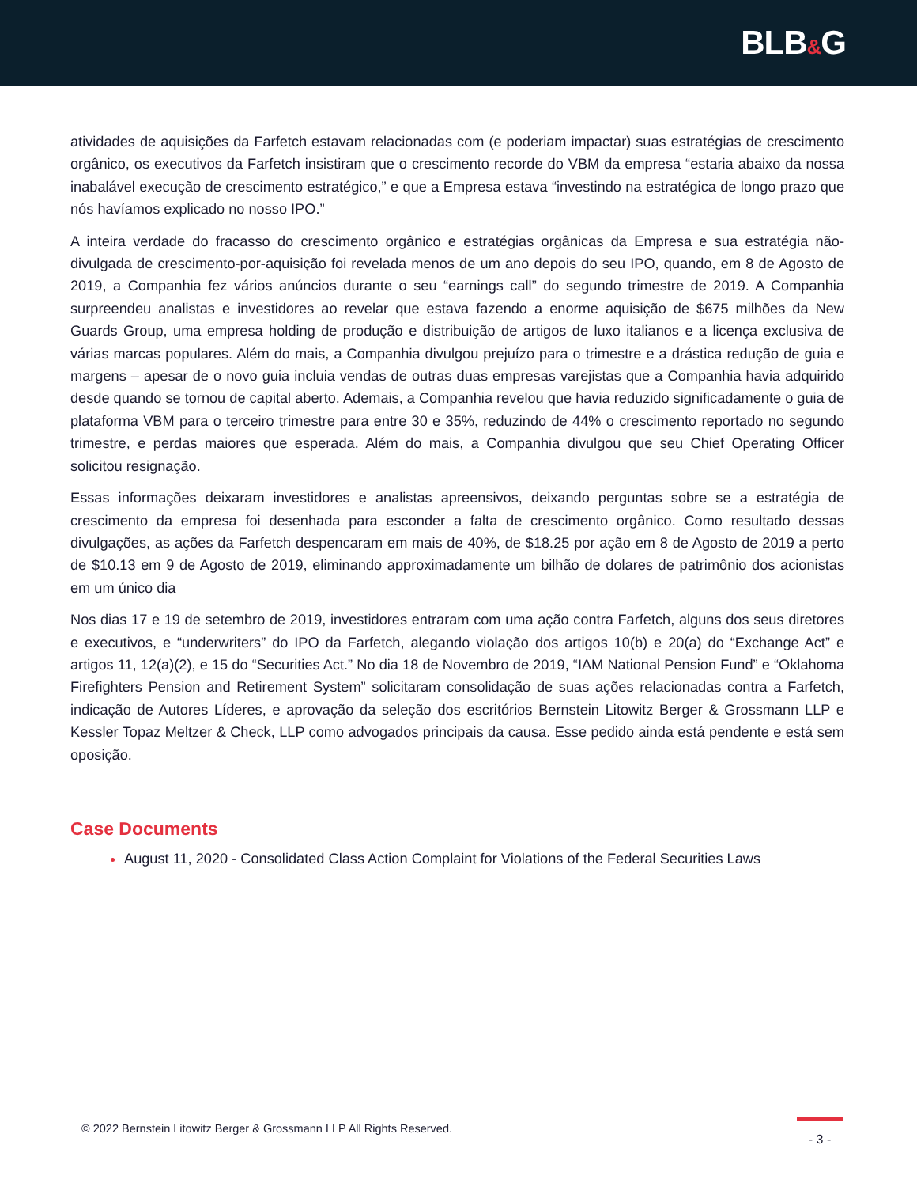BLB&G
atividades de aquisições da Farfetch estavam relacionadas com (e poderiam impactar) suas estratégias de crescimento orgânico, os executivos da Farfetch insistiram que o crescimento recorde do VBM da empresa “estaria abaixo da nossa inabalável execução de crescimento estratégico,” e que a Empresa estava “investindo na estratégica de longo prazo que nós havíamos explicado no nosso IPO.”
A inteira verdade do fracasso do crescimento orgânico e estratégias orgânicas da Empresa e sua estratégia não-divulgada de crescimento-por-aquisição foi revelada menos de um ano depois do seu IPO, quando, em 8 de Agosto de 2019, a Companhia fez vários anúncios durante o seu “earnings call” do segundo trimestre de 2019. A Companhia surpreendeu analistas e investidores ao revelar que estava fazendo a enorme aquisição de $675 milhões da New Guards Group, uma empresa holding de produção e distribuição de artigos de luxo italianos e a licença exclusiva de várias marcas populares. Além do mais, a Companhia divulgou prejuízo para o trimestre e a drástica redução de guia e margens – apesar de o novo guia incluia vendas de outras duas empresas varejistas que a Companhia havia adquirido desde quando se tornou de capital aberto. Ademais, a Companhia revelou que havia reduzido significadamente o guia de plataforma VBM para o terceiro trimestre para entre 30 e 35%, reduzindo de 44% o crescimento reportado no segundo trimestre, e perdas maiores que esperada. Além do mais, a Companhia divulgou que seu Chief Operating Officer solicitou resignação.
Essas informações deixaram investidores e analistas apreensivos, deixando perguntas sobre se a estratégia de crescimento da empresa foi desenhada para esconder a falta de crescimento orgânico. Como resultado dessas divulgações, as ações da Farfetch despencaram em mais de 40%, de $18.25 por ação em 8 de Agosto de 2019 a perto de $10.13 em 9 de Agosto de 2019, eliminando approximadamente um bilhão de dolares de patrimônio dos acionistas em um único dia
Nos dias 17 e 19 de setembro de 2019, investidores entraram com uma ação contra Farfetch, alguns dos seus diretores e executivos, e “underwriters” do IPO da Farfetch, alegando violação dos artigos 10(b) e 20(a) do “Exchange Act” e artigos 11, 12(a)(2), e 15 do “Securities Act.” No dia 18 de Novembro de 2019, “IAM National Pension Fund” e “Oklahoma Firefighters Pension and Retirement System” solicitaram consolidação de suas ações relacionadas contra a Farfetch, indicação de Autores Líderes, e aprovação da seleção dos escritórios Bernstein Litowitz Berger & Grossmann LLP e Kessler Topaz Meltzer & Check, LLP como advogados principais da causa. Esse pedido ainda está pendente e está sem oposição.
Case Documents
August 11, 2020 - Consolidated Class Action Complaint for Violations of the Federal Securities Laws
© 2022 Bernstein Litowitz Berger & Grossmann LLP All Rights Reserved.
- 3 -